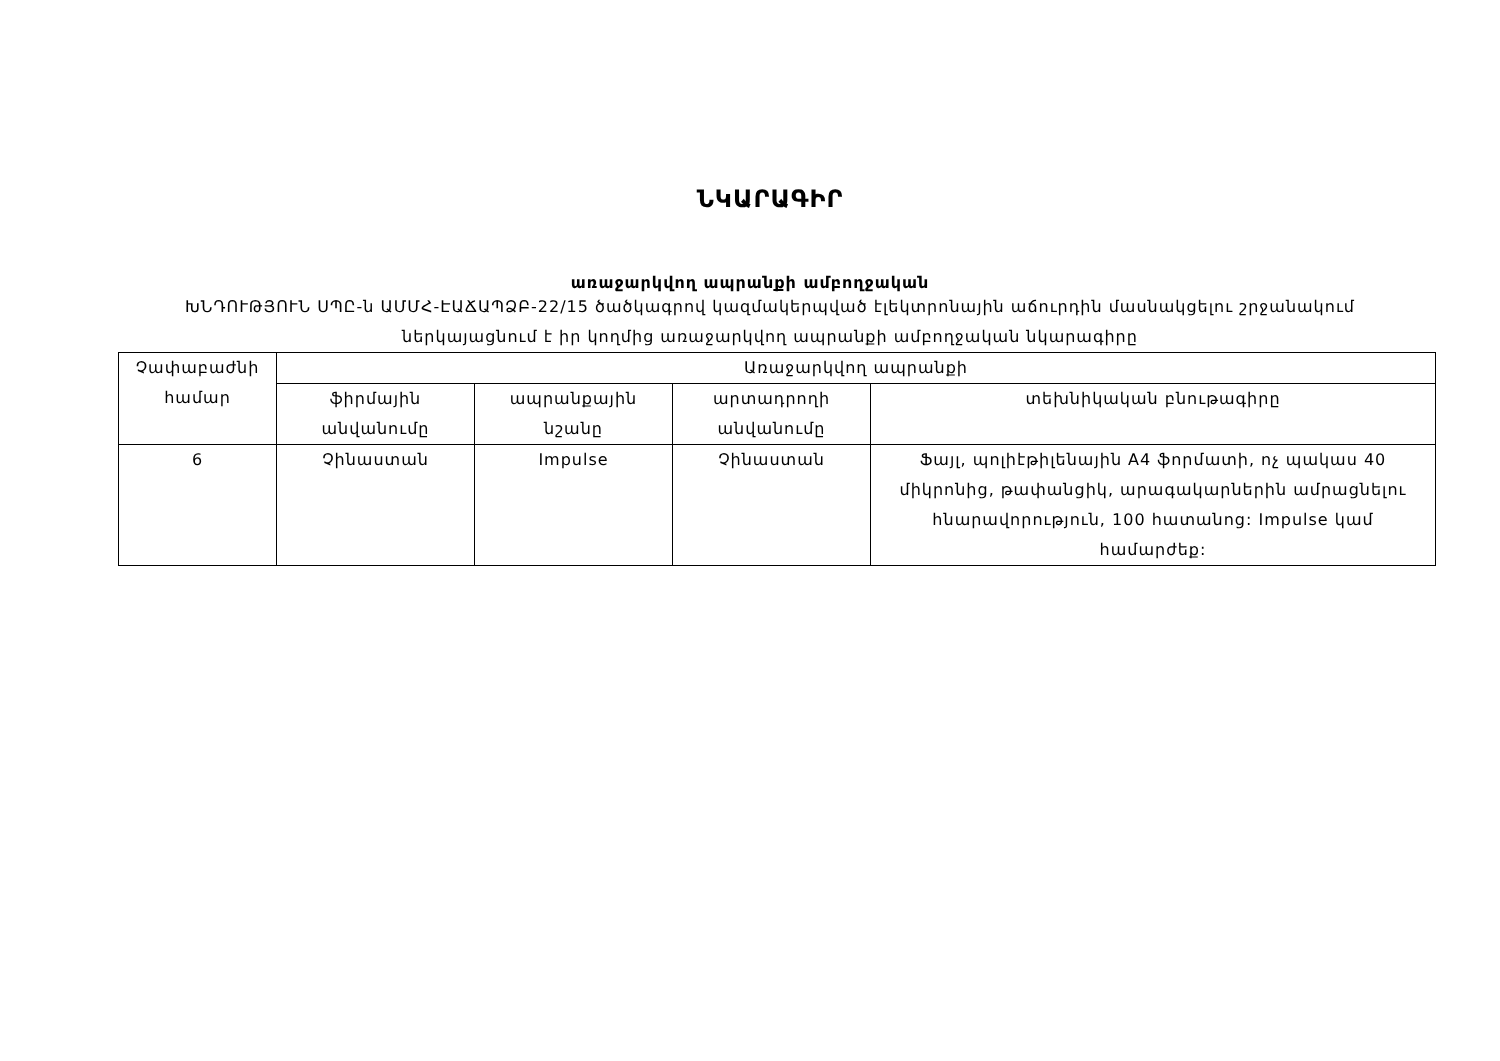ՆԿԱՐԱԳԻՐ
առաջարկվող ապրանքի ամբողջական
ԽՆԴՈՒԹՅՈՒՆ ՍՊԸ-ն ԱՄՄՀ-ԷԱՃԱՊՁԲ-22/15 ծածկագրով կազմակերպված էլեկտրոնային աճուրդին մասնակցելու շրջանակում ներկայացնում է իր կողմից առաջարկվող ապրանքի ամբողջական նկարագիրը
| Չափաբաժնի համար | Առաջարկվող ապրանքի | | | |
| --- | --- | --- | --- | --- |
| | ֆիրմային անվանումը | ապրանքային նշանը | արտադրողի անվանումը | տեխնիկական բնութագիրը |
| 6 | Չինաստան | Impulse | Չինաստան | Ֆայլ, պոլիէթիլենային A4 ֆորմատի, ոչ պակաս 40 միկրոնից, թափանցիկ, արագակարներին ամրացնելու հնարավորություն, 100 հատանոց: Impulse կամ համարժեք: |